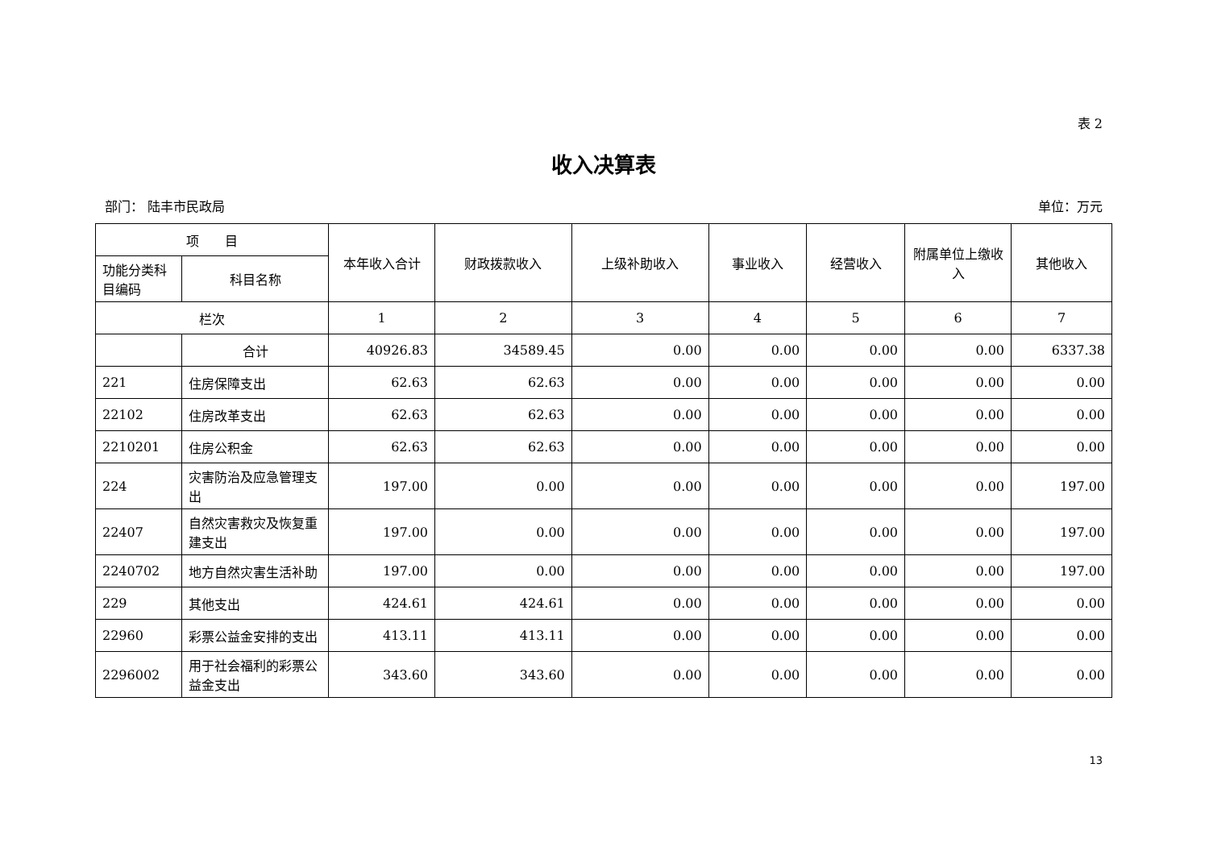表 2
收入决算表
部门： 陆丰市民政局 单位：万元
| 项 目 | | 本年收入合计 | 财政拨款收入 | 上级补助收入 | 事业收入 | 经营收入 | 附属单位上缴收入 | 其他收入 |
| --- | --- | --- | --- | --- | --- | --- | --- | --- |
| 功能分类科目编码 | 科目名称 | | | | | | | |
| 栏次 | | 1 | 2 | 3 | 4 | 5 | 6 | 7 |
| | 合计 | 40926.83 | 34589.45 | 0.00 | 0.00 | 0.00 | 0.00 | 6337.38 |
| 221 | 住房保障支出 | 62.63 | 62.63 | 0.00 | 0.00 | 0.00 | 0.00 | 0.00 |
| 22102 | 住房改革支出 | 62.63 | 62.63 | 0.00 | 0.00 | 0.00 | 0.00 | 0.00 |
| 2210201 | 住房公积金 | 62.63 | 62.63 | 0.00 | 0.00 | 0.00 | 0.00 | 0.00 |
| 224 | 灾害防治及应急管理支出 | 197.00 | 0.00 | 0.00 | 0.00 | 0.00 | 0.00 | 197.00 |
| 22407 | 自然灾害救灾及恢复重建支出 | 197.00 | 0.00 | 0.00 | 0.00 | 0.00 | 0.00 | 197.00 |
| 2240702 | 地方自然灾害生活补助 | 197.00 | 0.00 | 0.00 | 0.00 | 0.00 | 0.00 | 197.00 |
| 229 | 其他支出 | 424.61 | 424.61 | 0.00 | 0.00 | 0.00 | 0.00 | 0.00 |
| 22960 | 彩票公益金安排的支出 | 413.11 | 413.11 | 0.00 | 0.00 | 0.00 | 0.00 | 0.00 |
| 2296002 | 用于社会福利的彩票公益金支出 | 343.60 | 343.60 | 0.00 | 0.00 | 0.00 | 0.00 | 0.00 |
13